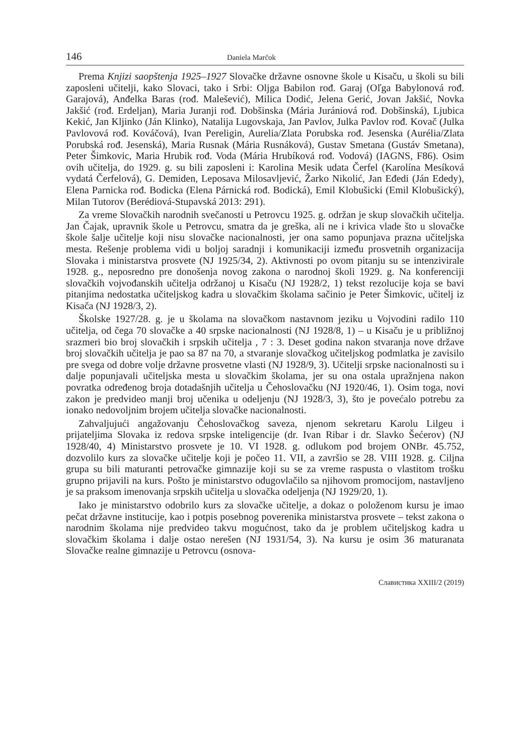146 Daniela Marčok
Prema Knjizi saopštenja 1925–1927 Slovačke državne osnovne škole u Kisaču, u školi su bili zaposleni učitelji, kako Slovaci, tako i Srbi: Oljga Babilon rođ. Garaj (Oľga Babylonová rođ. Garajová), Anđelka Baras (rođ. Malešević), Milica Dodić, Jelena Gerić, Jovan Jakšić, Novka Jakšić (rođ. Erdeljan), Maria Juranji rođ. Dobšinska (Mária Jurániová rođ. Dobšinská), Ljubica Kekić, Jan Kljinko (Ján Klinko), Natalija Lugovskaja, Jan Pavlov, Julka Pavlov rođ. Kovač (Julka Pavlovová rođ. Kováčová), Ivan Pereligin, Aurelia/Zlata Porubska rođ. Jesenska (Aurélia/Zlata Porubská rođ. Jesenská), Maria Rusnak (Mária Rusnáková), Gustav Smetana (Gustáv Smetana), Peter Šimkovic, Maria Hrubik rođ. Voda (Mária Hrubíková rođ. Vodová) (IAGNS, F86). Osim ovih učitelja, do 1929. g. su bili zaposleni i: Karolina Mesik udata Čerfel (Karolína Mesíková vydatá Čerfelová), G. Demiden, Leposava Milosavljević, Žarko Nikolić, Jan Eđedi (Ján Ededy), Elena Parnicka rođ. Bodicka (Elena Párnická rođ. Bodická), Emil Klobušicki (Emil Klobušický), Milan Tutorov (Berédiová-Stupavská 2013: 291).
Za vreme Slovačkih narodnih svečanosti u Petrovcu 1925. g. održan je skup slovačkih učitelja. Jan Čajak, upravnik škole u Petrovcu, smatra da je greška, ali ne i krivica vlade što u slovačke škole šalje učitelje koji nisu slovačke nacionalnosti, jer ona samo popunjava prazna učiteljska mesta. Rešenje problema vidi u boljoj saradnji i komunikaciji između prosvetnih organizacija Slovaka i ministarstva prosvete (NJ 1925/34, 2). Aktivnosti po ovom pitanju su se intenzivirale 1928. g., neposredno pre donošenja novog zakona o narodnoj školi 1929. g. Na konferenciji slovačkih vojvođanskih učitelja održanoj u Kisaču (NJ 1928/2, 1) tekst rezolucije koja se bavi pitanjima nedostatka učiteljskog kadra u slovačkim školama sačinio je Peter Šimkovic, učitelj iz Kisača (NJ 1928/3, 2).
Školske 1927/28. g. je u školama na slovačkom nastavnom jeziku u Vojvodini radilo 110 učitelja, od čega 70 slovačke a 40 srpske nacionalnosti (NJ 1928/8, 1) – u Kisaču je u približnoj srazmeri bio broj slovačkih i srpskih učitelja , 7 : 3. Deset godina nakon stvaranja nove države broj slovačkih učitelja je pao sa 87 na 70, a stvaranje slovačkog učiteljskog podmlatka je zavisilo pre svega od dobre volje državne prosvetne vlasti (NJ 1928/9, 3). Učitelji srpske nacionalnosti su i dalje popunjavali učiteljska mesta u slovačkim školama, jer su ona ostala upražnjena nakon povratka određenog broja dotadašnjih učitelja u Čehoslovačku (NJ 1920/46, 1). Osim toga, novi zakon je predvideo manji broj učenika u odeljenju (NJ 1928/3, 3), što je povećalo potrebu za ionako nedovoljnim brojem učitelja slovačke nacionalnosti.
Zahvaljujući angažovanju Čehoslovačkog saveza, njenom sekretaru Karolu Lilgeu i prijateljima Slovaka iz redova srpske inteligencije (dr. Ivan Ribar i dr. Slavko Šećerov) (NJ 1928/40, 4) Ministarstvo prosvete je 10. VI 1928. g. odlukom pod brojem ONBr. 45.752, dozvolilo kurs za slovačke učitelje koji je počeo 11. VII, a završio se 28. VIII 1928. g. Ciljna grupa su bili maturanti petrovačke gimnazije koji su se za vreme raspusta o vlastitom trošku grupno prijavili na kurs. Pošto je ministarstvo odugovlačilo sa njihovom promocijom, nastavljeno je sa praksom imenovanja srpskih učitelja u slovačka odeljenja (NJ 1929/20, 1).
Iako je ministarstvo odobrilo kurs za slovačke učitelje, a dokaz o položenom kursu je imao pečat državne institucije, kao i potpis posebnog poverenika ministarstva prosvete – tekst zakona o narodnim školama nije predvideo takvu mogućnost, tako da je problem učiteljskog kadra u slovačkim školama i dalje ostao nerešen (NJ 1931/54, 3). Na kursu je osim 36 maturanata Slovačke realne gimnazije u Petrovcu (osnova-
Славистика XXIII/2 (2019)